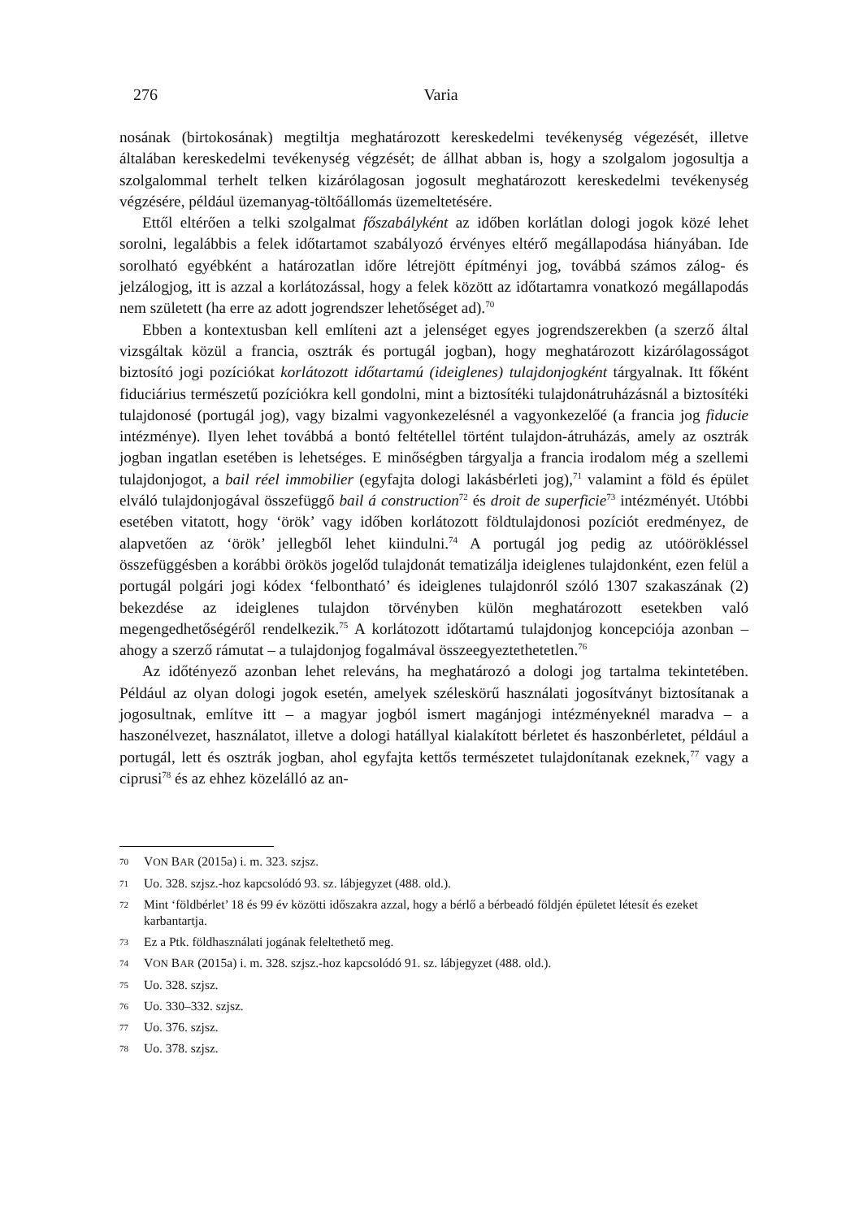276 Varia
nosának (birtokosának) megtiltja meghatározott kereskedelmi tevékenység végezését, illetve általában kereskedelmi tevékenység végzését; de állhat abban is, hogy a szolgalom jogosultja a szolgalommal terhelt telken kizárólagosan jogosult meghatározott kereskedelmi tevékenység végzésére, például üzemanyag-töltőállomás üzemeltetésére.
Ettől eltérően a telki szolgalmat főszabályként az időben korlátlan dologi jogok közé lehet sorolni, legalábbis a felek időtartamot szabályozó érvényes eltérő megállapodása hiányában. Ide sorolható egyébként a határozatlan időre létrejött építményi jog, továbbá számos zálog- és jelzálogjog, itt is azzal a korlátozással, hogy a felek között az időtartamra vonatkozó megállapodás nem született (ha erre az adott jogrendszer lehetőséget ad).<sup>70</sup>
Ebben a kontextusban kell említeni azt a jelenséget egyes jogrendszerekben (a szerző által vizsgáltak közül a francia, osztrák és portugál jogban), hogy meghatározott kizárólagosságot biztosító jogi pozíciókat korlátozott időtartamú (ideiglenes) tulajdonjogként tárgyalnak. Itt főként fiduciárius természetű pozíciókra kell gondolni, mint a biztosítéki tulajdonátruházásnál a biztosítéki tulajdonosé (portugál jog), vagy bizalmi vagyonkezelésnél a vagyonkezelőé (a francia jog fiducie intézménye). Ilyen lehet továbbá a bontó feltétellel történt tulajdon-átruházás, amely az osztrák jogban ingatlan esetében is lehetséges. E minőségben tárgyalja a francia irodalom még a szellemi tulajdonjogot, a bail réel immobilier (egyfajta dologi lakásbérleti jog),<sup>71</sup> valamint a föld és épület elváló tulajdonjogával összefüggő bail á construction<sup>72</sup> és droit de superficie<sup>73</sup> intézményét. Utóbbi esetében vitatott, hogy ‘örök’ vagy időben korlátozott földtulajdonosi pozíciót eredményez, de alapvetően az ‘örök’ jellegből lehet kiindulni.<sup>74</sup> A portugál jog pedig az utóörökléssel összefüggésben a korábbi örökös jogelőd tulajdonát tematizálja ideiglenes tulajdonként, ezen felül a portugál polgári jogi kódex ‘felbontható’ és ideiglenes tulajdonról szóló 1307 szakaszának (2) bekezdése az ideiglenes tulajdon törvényben külön meghatározott esetekben való megengedhetőségéről rendelkezik.<sup>75</sup> A korlátozott időtartamú tulajdonjog koncepciója azonban – ahogy a szerző rámutat – a tulajdonjog fogalmával összeegyeztethetetlen.<sup>76</sup>
Az időtényező azonban lehet releváns, ha meghatározó a dologi jog tartalma tekintetében. Például az olyan dologi jogok esetén, amelyek széleskörű használati jogosítványt biztosítanak a jogosultnak, említve itt – a magyar jogból ismert magánjogi intézményeknél maradva – a haszonélvezet, használatot, illetve a dologi hatállyal kialakított bérletet és haszonbérletet, például a portugál, lett és osztrák jogban, ahol egyfajta kettős természetet tulajdonítanak ezeknek,<sup>77</sup> vagy a ciprusi<sup>78</sup> és az ehhez közelálló az an-
70 VON BAR (2015a) i. m. 323. szjsz.
71 Uo. 328. szjsz.-hoz kapcsolódó 93. sz. lábjegyzet (488. old.).
72 Mint ‘földbérlet’ 18 és 99 év közötti időszakra azzal, hogy a bérlő a bérbeadó földjén épületet létesít és ezeket karbantartja.
73 Ez a Ptk. földhasználati jogának feleltethető meg.
74 VON BAR (2015a) i. m. 328. szjsz.-hoz kapcsolódó 91. sz. lábjegyzet (488. old.).
75 Uo. 328. szjsz.
76 Uo. 330–332. szjsz.
77 Uo. 376. szjsz.
78 Uo. 378. szjsz.